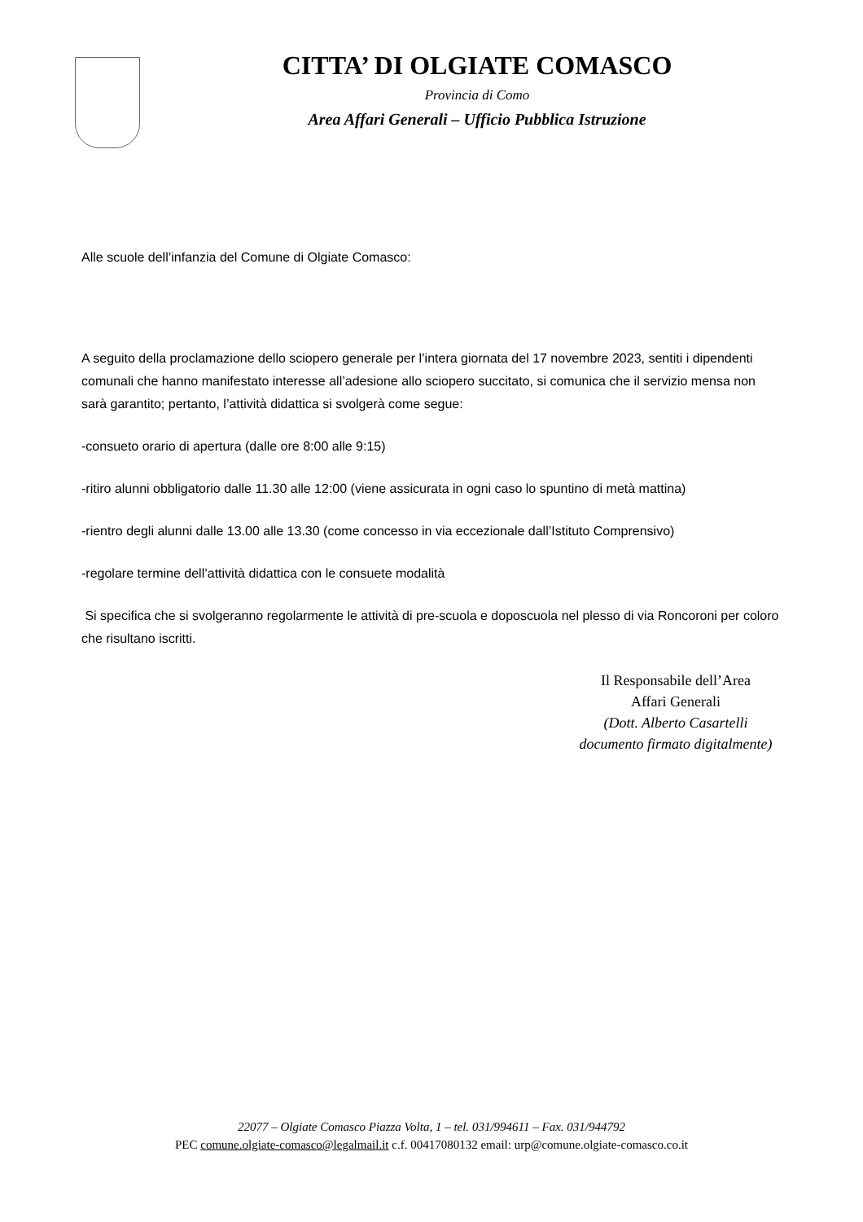CITTA’ DI OLGIATE COMASCO
Provincia di Como
Area Affari Generali – Ufficio Pubblica Istruzione
Alle scuole dell’infanzia del Comune di Olgiate Comasco:
A seguito della proclamazione dello sciopero generale per l’intera giornata del 17 novembre 2023, sentiti i dipendenti comunali che hanno manifestato interesse all’adesione allo sciopero succitato, si comunica che il servizio mensa non sarà garantito; pertanto, l’attività didattica si svolgerà come segue:
-consueto orario di apertura (dalle ore 8:00 alle 9:15)
-ritiro alunni obbligatorio dalle 11.30 alle 12:00 (viene assicurata in ogni caso lo spuntino di metà mattina)
-rientro degli alunni dalle 13.00 alle 13.30 (come concesso in via eccezionale dall’Istituto Comprensivo)
-regolare termine dell’attività didattica con le consuete modalità
Si specifica che si svolgeranno regolarmente le attività di pre-scuola e doposcuola nel plesso di via Roncoroni per coloro che risultano iscritti.
Il Responsabile dell’Area
Affari Generali
(Dott. Alberto Casartelli
documento firmato digitalmente)
22077 – Olgiate Comasco Piazza Volta, 1 – tel. 031/994611 – Fax. 031/944792
PEC comune.olgiate-comasco@legalmail.it c.f. 00417080132 email: urp@comune.olgiate-comasco.co.it